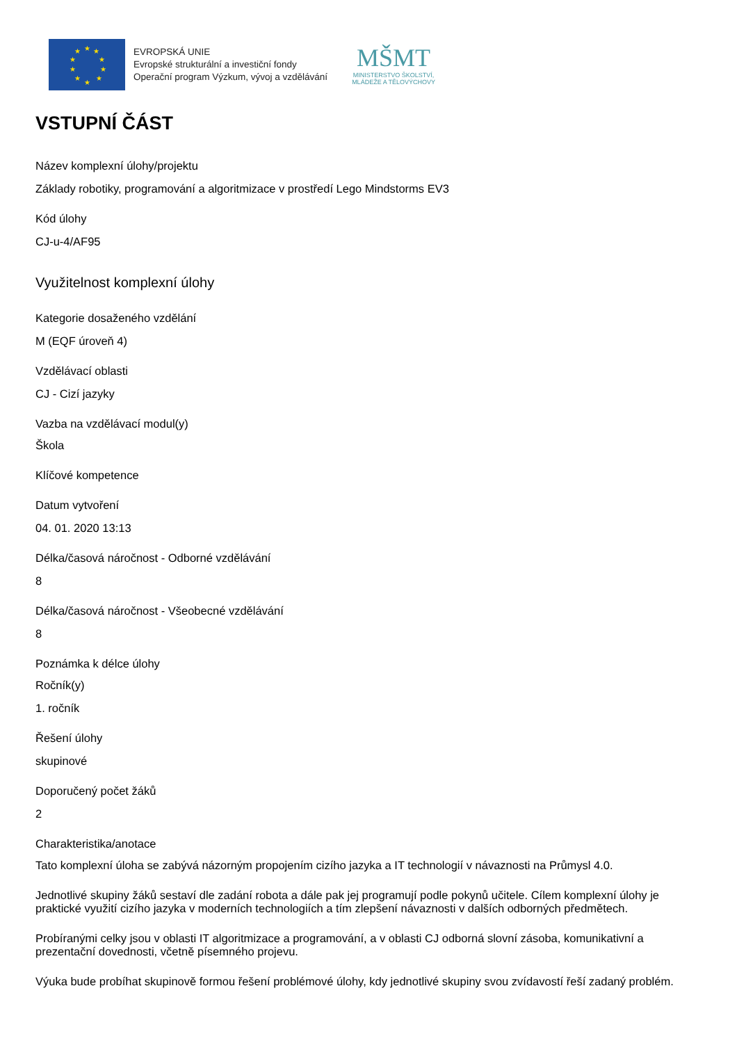★
★
★
★
★
★
★
★
★
★
EVROPSKÁ UNIE
Evropské strukturální a investiční fondy
Operační program Výzkum, vývoj a vzdělávání
MŠMT
MINISTERSTVO ŠKOLSTVÍ,
MLÁDEŽE A TĚLOVÝCHOVY
VSTUPNÍ ČÁST
Název komplexní úlohy/projektu
Základy robotiky, programování a algoritmizace v prostředí Lego Mindstorms EV3
Kód úlohy
CJ-u-4/AF95
Využitelnost komplexní úlohy
Kategorie dosaženého vzdělání
M (EQF úroveň 4)
Vzdělávací oblasti
CJ - Cizí jazyky
Vazba na vzdělávací modul(y)
Škola
Klíčové kompetence
Datum vytvoření
04. 01. 2020 13:13
Délka/časová náročnost - Odborné vzdělávání
8
Délka/časová náročnost - Všeobecné vzdělávání
8
Poznámka k délce úlohy
Ročník(y)
1. ročník
Řešení úlohy
skupinové
Doporučený počet žáků
2
Charakteristika/anotace
Tato komplexní úloha se zabývá názorným propojením cizího jazyka a IT technologií v návaznosti na Průmysl 4.0.
Jednotlivé skupiny žáků sestaví dle zadání robota a dále pak jej programují podle pokynů učitele. Cílem komplexní úlohy je praktické využití cizího jazyka v moderních technologiích a tím zlepšení návaznosti v dalších odborných předmětech.
Probíranými celky jsou v oblasti IT algoritmizace a programování, a v oblasti CJ odborná slovní zásoba, komunikativní a prezentační dovednosti, včetně písemného projevu.
Výuka bude probíhat skupinově formou řešení problémové úlohy, kdy jednotlivé skupiny svou zvídavostí řeší zadaný problém.